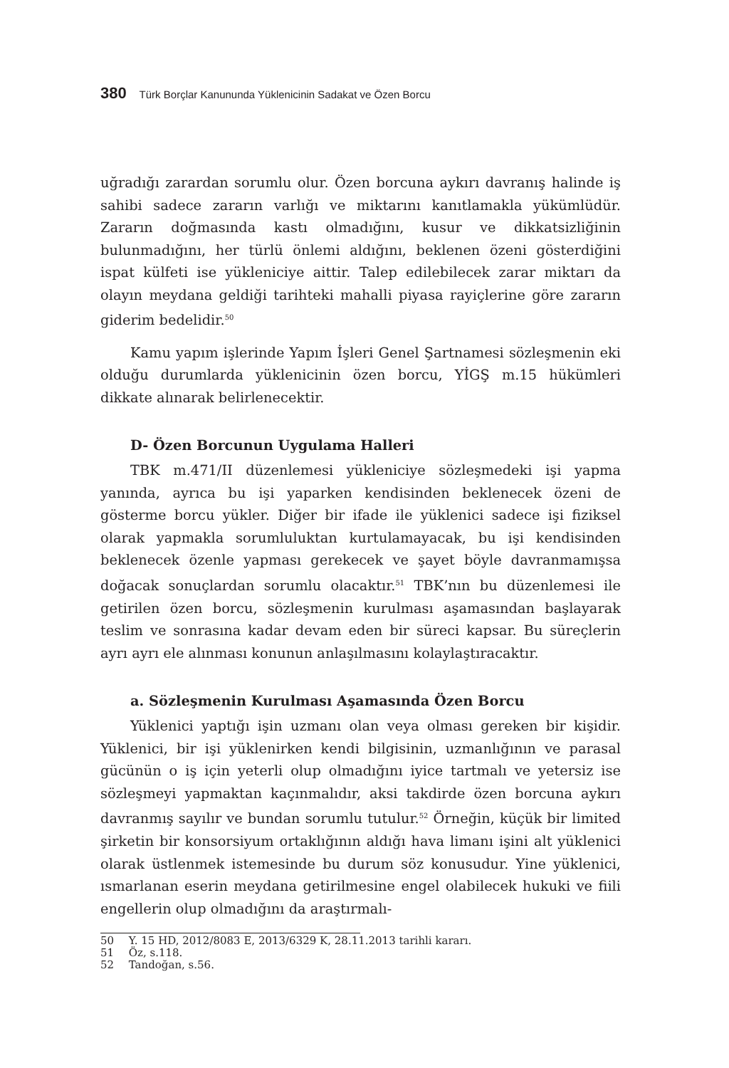380 Türk Borçlar Kanununda Yüklenicinin Sadakat ve Özen Borcu
uğradığı zarardan sorumlu olur. Özen borcuna aykırı davranış halinde iş sahibi sadece zararın varlığı ve miktarını kanıtlamakla yükümlüdür. Zararın doğmasında kastı olmadığını, kusur ve dikkatsizliğinin bulunmadığını, her türlü önlemi aldığını, beklenen özeni gösterdiğini ispat külfeti ise yükleniciye aittir. Talep edilebilecek zarar miktarı da olayın meydana geldiği tarihteki mahalli piyasa rayiçlerine göre zararın giderim bedelidir.<sup>50</sup>
Kamu yapım işlerinde Yapım İşleri Genel Şartnamesi sözleşmenin eki olduğu durumlarda yüklenicinin özen borcu, YİGŞ m.15 hükümleri dikkate alınarak belirlenecektir.
D- Özen Borcunun Uygulama Halleri
TBK m.471/II düzenlemesi yükleniciye sözleşmedeki işi yapma yanında, ayrıca bu işi yaparken kendisinden beklenecek özeni de gösterme borcu yükler. Diğer bir ifade ile yüklenici sadece işi fiziksel olarak yapmakla sorumluluktan kurtulamayacak, bu işi kendisinden beklenecek özenle yapması gerekecek ve şayet böyle davranmamışsa doğacak sonuçlardan sorumlu olacaktır.<sup>51</sup> TBK’nın bu düzenlemesi ile getirilen özen borcu, sözleşmenin kurulması aşamasından başlayarak teslim ve sonrasına kadar devam eden bir süreci kapsar. Bu süreçlerin ayrı ayrı ele alınması konunun anlaşılmasını kolaylaştıracaktır.
a. Sözleşmenin Kurulması Aşamasında Özen Borcu
Yüklenici yaptığı işin uzmanı olan veya olması gereken bir kişidir. Yüklenici, bir işi yüklenirken kendi bilgisinin, uzmanlığının ve parasal gücünün o iş için yeterli olup olmadığını iyice tartmalı ve yetersiz ise sözleşmeyi yapmaktan kaçınmalıdır, aksi takdirde özen borcuna aykırı davranmış sayılır ve bundan sorumlu tutulur.<sup>52</sup> Örneğin, küçük bir limited şirketin bir konsorsiyum ortaklığının aldığı hava limanı işini alt yüklenici olarak üstlenmek istemesinde bu durum söz konusudur. Yine yüklenici, ısmarlanan eserin meydana getirilmesine engel olabilecek hukuki ve fiili engellerin olup olmadığını da araştırmalı-
50 Y. 15 HD, 2012/8083 E, 2013/6329 K, 28.11.2013 tarihli kararı.
51 Öz, s.118.
52 Tandoğan, s.56.